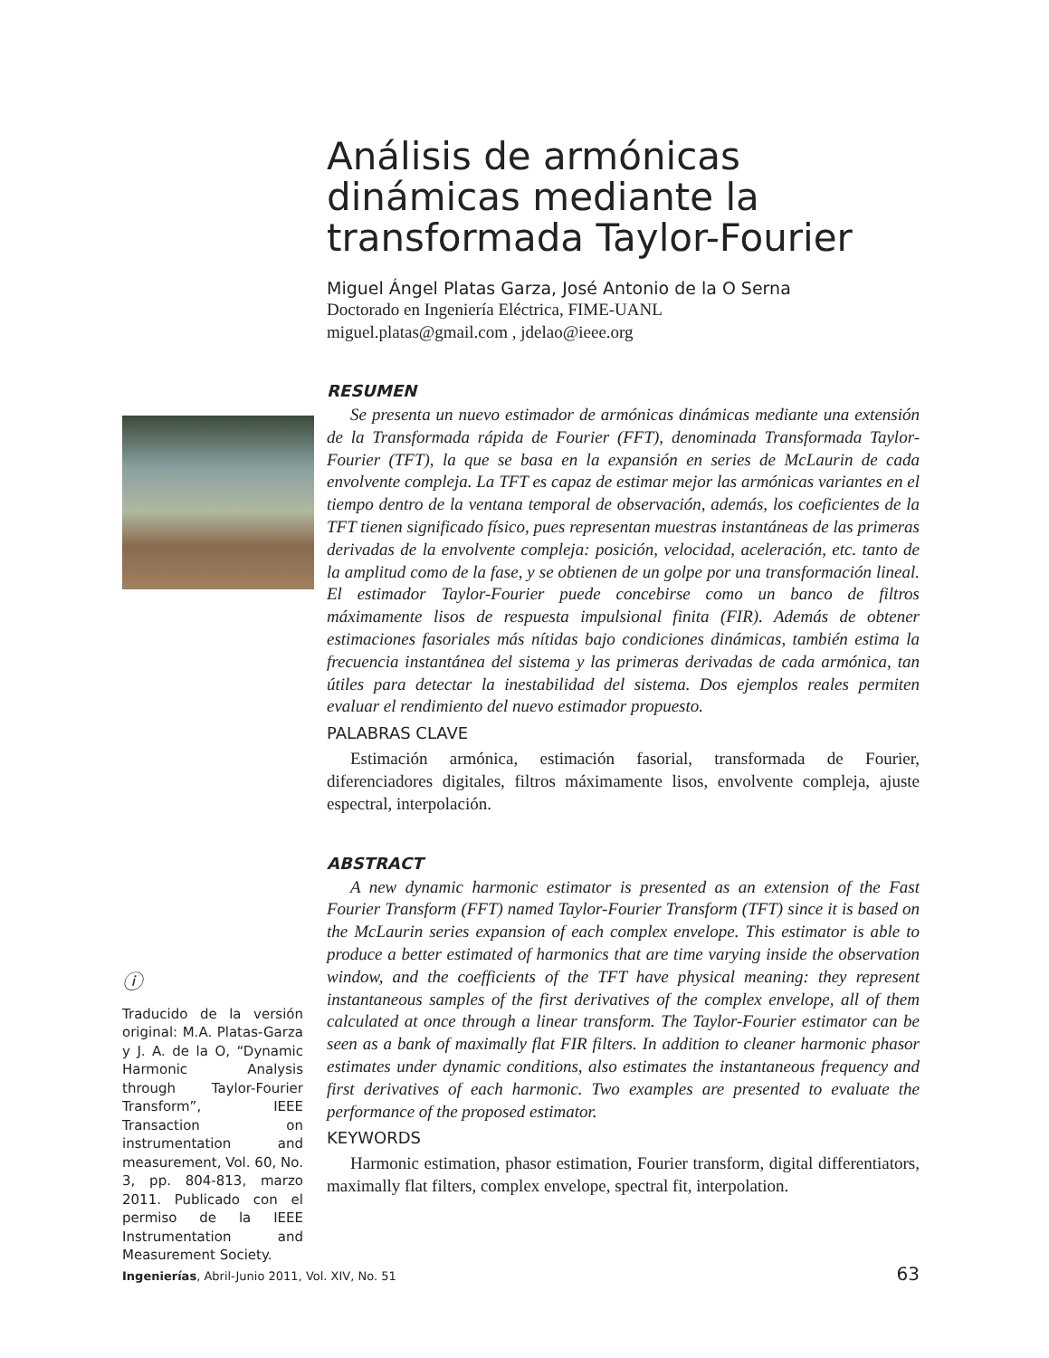Análisis de armónicas dinámicas mediante la transformada Taylor-Fourier
Miguel Ángel Platas Garza, José Antonio de la O Serna
Doctorado en Ingeniería Eléctrica, FIME-UANL
miguel.platas@gmail.com , jdelao@ieee.org
RESUMEN
Se presenta un nuevo estimador de armónicas dinámicas mediante una extensión de la Transformada rápida de Fourier (FFT), denominada Transformada Taylor-Fourier (TFT), la que se basa en la expansión en series de McLaurin de cada envolvente compleja. La TFT es capaz de estimar mejor las armónicas variantes en el tiempo dentro de la ventana temporal de observación, además, los coeficientes de la TFT tienen significado físico, pues representan muestras instantáneas de las primeras derivadas de la envolvente compleja: posición, velocidad, aceleración, etc. tanto de la amplitud como de la fase, y se obtienen de un golpe por una transformación lineal. El estimador Taylor-Fourier puede concebirse como un banco de filtros máximamente lisos de respuesta impulsional finita (FIR). Además de obtener estimaciones fasoriales más nítidas bajo condiciones dinámicas, también estima la frecuencia instantánea del sistema y las primeras derivadas de cada armónica, tan útiles para detectar la inestabilidad del sistema. Dos ejemplos reales permiten evaluar el rendimiento del nuevo estimador propuesto.
PALABRAS CLAVE
Estimación armónica, estimación fasorial, transformada de Fourier, diferenciadores digitales, filtros máximamente lisos, envolvente compleja, ajuste espectral, interpolación.
ABSTRACT
A new dynamic harmonic estimator is presented as an extension of the Fast Fourier Transform (FFT) named Taylor-Fourier Transform (TFT) since it is based on the McLaurin series expansion of each complex envelope. This estimator is able to produce a better estimated of harmonics that are time varying inside the observation window, and the coefficients of the TFT have physical meaning: they represent instantaneous samples of the first derivatives of the complex envelope, all of them calculated at once through a linear transform. The Taylor-Fourier estimator can be seen as a bank of maximally flat FIR filters. In addition to cleaner harmonic phasor estimates under dynamic conditions, also estimates the instantaneous frequency and first derivatives of each harmonic. Two examples are presented to evaluate the performance of the proposed estimator.
KEYWORDS
Harmonic estimation, phasor estimation, Fourier transform, digital differentiators, maximally flat filters, complex envelope, spectral fit, interpolation.
ⓘ
Traducido de la versión original: M.A. Platas-Garza y J. A. de la O, “Dynamic Harmonic Analysis through Taylor-Fourier Transform”, IEEE Transaction on instrumentation and measurement, Vol. 60, No. 3, pp. 804-813, marzo 2011. Publicado con el permiso de la IEEE Instrumentation and Measurement Society.
Ingenierías, Abril-Junio 2011, Vol. XIV, No. 51 63